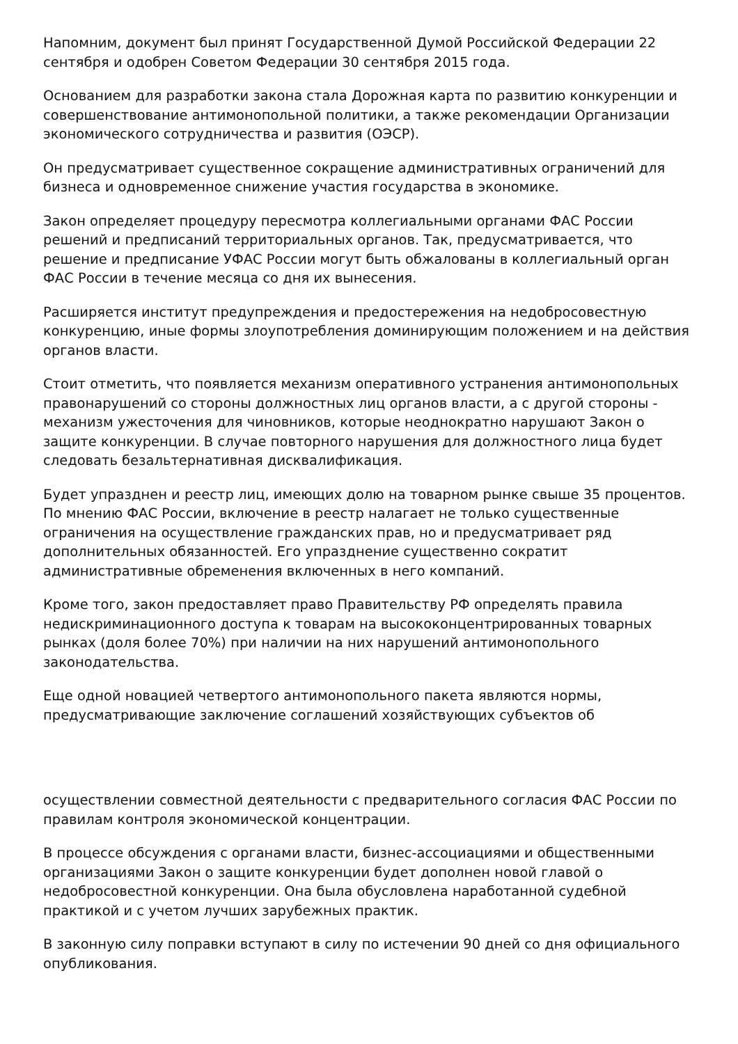Напомним, документ был принят Государственной Думой Российской Федерации 22 сентября и одобрен Советом Федерации 30 сентября 2015 года.
Основанием для разработки закона стала Дорожная карта по развитию конкуренции и совершенствование антимонопольной политики, а также рекомендации Организации экономического сотрудничества и развития (ОЭСР).
Он предусматривает существенное сокращение административных ограничений для бизнеса и одновременное снижение участия государства в экономике.
Закон определяет процедуру пересмотра коллегиальными органами ФАС России решений и предписаний территориальных органов. Так, предусматривается, что решение и предписание УФАС России могут быть обжалованы в коллегиальный орган ФАС России в течение месяца со дня их вынесения.
Расширяется институт предупреждения и предостережения на недобросовестную конкуренцию, иные формы злоупотребления доминирующим положением и на действия органов власти.
Стоит отметить, что появляется механизм оперативного устранения антимонопольных правонарушений со стороны должностных лиц органов власти, а с другой стороны - механизм ужесточения для чиновников, которые неоднократно нарушают Закон о защите конкуренции. В случае повторного нарушения для должностного лица будет следовать безальтернативная дисквалификация.
Будет упразднен и реестр лиц, имеющих долю на товарном рынке свыше 35 процентов. По мнению ФАС России, включение в реестр налагает не только существенные ограничения на осуществление гражданских прав, но и предусматривает ряд дополнительных обязанностей. Его упразднение существенно сократит административные обременения включенных в него компаний.
Кроме того, закон предоставляет право Правительству РФ определять правила недискриминационного доступа к товарам на высококонцентрированных товарных рынках (доля более 70%) при наличии на них нарушений антимонопольного законодательства.
Еще одной новацией четвертого антимонопольного пакета являются нормы, предусматривающие заключение соглашений хозяйствующих субъектов об
осуществлении совместной деятельности с предварительного согласия ФАС России по правилам контроля экономической концентрации.
В процессе обсуждения с органами власти, бизнес-ассоциациями и общественными организациями Закон о защите конкуренции будет дополнен новой главой о недобросовестной конкуренции. Она была обусловлена наработанной судебной практикой и с учетом лучших зарубежных практик.
В законную силу поправки вступают в силу по истечении 90 дней со дня официального опубликования.